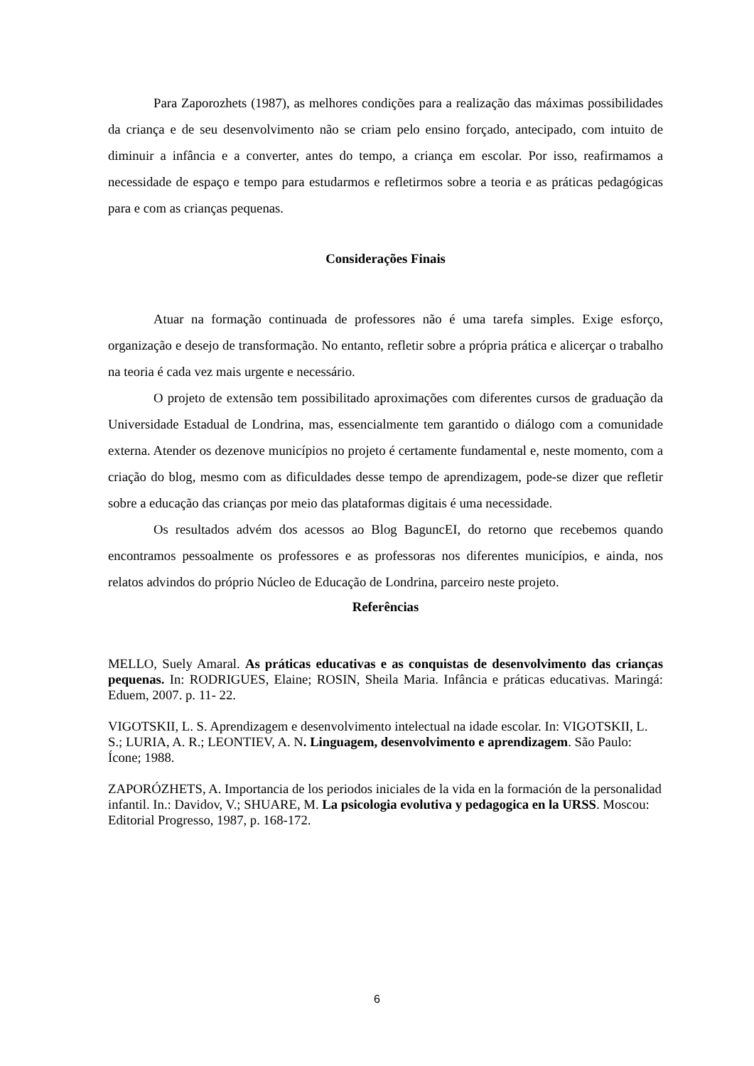Para Zaporozhets (1987), as melhores condições para a realização das máximas possibilidades da criança e de seu desenvolvimento não se criam pelo ensino forçado, antecipado, com intuito de diminuir a infância e a converter, antes do tempo, a criança em escolar. Por isso, reafirmamos a necessidade de espaço e tempo para estudarmos e refletirmos sobre a teoria e as práticas pedagógicas para e com as crianças pequenas.
Considerações Finais
Atuar na formação continuada de professores não é uma tarefa simples. Exige esforço, organização e desejo de transformação. No entanto, refletir sobre a própria prática e alicerçar o trabalho na teoria é cada vez mais urgente e necessário.
O projeto de extensão tem possibilitado aproximações com diferentes cursos de graduação da Universidade Estadual de Londrina, mas, essencialmente tem garantido o diálogo com a comunidade externa. Atender os dezenove municípios no projeto é certamente fundamental e, neste momento, com a criação do blog, mesmo com as dificuldades desse tempo de aprendizagem, pode-se dizer que refletir sobre a educação das crianças por meio das plataformas digitais é uma necessidade.
Os resultados advém dos acessos ao Blog BaguncEI, do retorno que recebemos quando encontramos pessoalmente os professores e as professoras nos diferentes municípios, e ainda, nos relatos advindos do próprio Núcleo de Educação de Londrina, parceiro neste projeto.
Referências
MELLO, Suely Amaral. As práticas educativas e as conquistas de desenvolvimento das crianças pequenas. In: RODRIGUES, Elaine; ROSIN, Sheila Maria. Infância e práticas educativas. Maringá: Eduem, 2007. p. 11- 22.
VIGOTSKII, L. S. Aprendizagem e desenvolvimento intelectual na idade escolar. In: VIGOTSKII, L. S.; LURIA, A. R.; LEONTIEV, A. N. Linguagem, desenvolvimento e aprendizagem. São Paulo: Ícone; 1988.
ZAPORÓZHETS, A. Importancia de los periodos iniciales de la vida en la formación de la personalidad infantil. In.: Davidov, V.; SHUARE, M. La psicologia evolutiva y pedagogica en la URSS. Moscou: Editorial Progresso, 1987, p. 168-172.
6